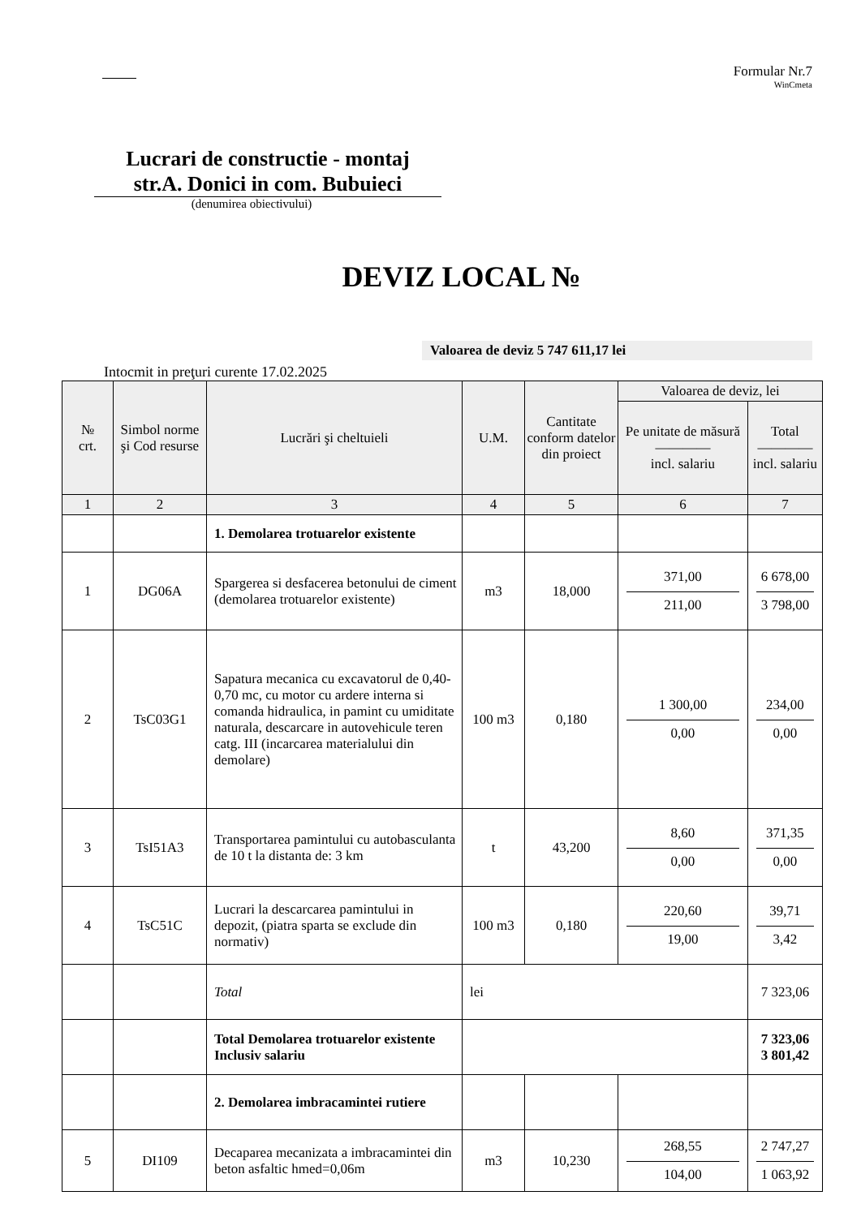Formular Nr.7
WinCmeta
Lucrari de constructie - montaj
str.A. Donici in com. Bubuieci
(denumirea obiectivului)
DEVIZ LOCAL №
Valoarea de deviz 5 747 611,17 lei
Intocmit in preţuri curente 17.02.2025
| № crt. | Simbol norme şi Cod resurse | Lucrări şi cheltuieli | U.M. | Cantitate conform datelor din proiect | Valoarea de deviz, lei | |
| --- | --- | --- | --- | --- | --- | --- |
| | | | | | Pe unitate de măsură ———— incl. salariu | Total ———— incl. salariu |
| 1 | 2 | 3 | 4 | 5 | 6 | 7 |
| | | 1. Demolarea trotuarelor existente | | | | |
| 1 | DG06A | Spargerea si desfacerea betonului de ciment (demolarea trotuarelor existente) | m3 | 18,000 | 371,00 211,00 | 6 678,00 3 798,00 |
| 2 | TsC03G1 | Sapatura mecanica cu excavatorul de 0,40-0,70 mc, cu motor cu ardere interna si comanda hidraulica, in pamint cu umiditate naturala, descarcare in autovehicule teren catg. III (incarcarea materialului din demolare) | 100 m3 | 0,180 | 1 300,00 0,00 | 234,00 0,00 |
| 3 | TsI51A3 | Transportarea pamintului cu autobasculanta de 10 t la distanta de: 3 km | t | 43,200 | 8,60 0,00 | 371,35 0,00 |
| 4 | TsC51C | Lucrari la descarcarea pamintului in depozit, (piatra sparta se exclude din normativ) | 100 m3 | 0,180 | 220,60 19,00 | 39,71 3,42 |
| | | Total | lei | | | 7 323,06 |
| | | Total Demolarea trotuarelor existente Inclusiv salariu | | | | 7 323,06 3 801,42 |
| | | 2. Demolarea imbracamintei rutiere | | | | |
| 5 | DI109 | Decaparea mecanizata a imbracamintei din beton asfaltic hmed=0,06m | m3 | 10,230 | 268,55 104,00 | 2 747,27 1 063,92 |